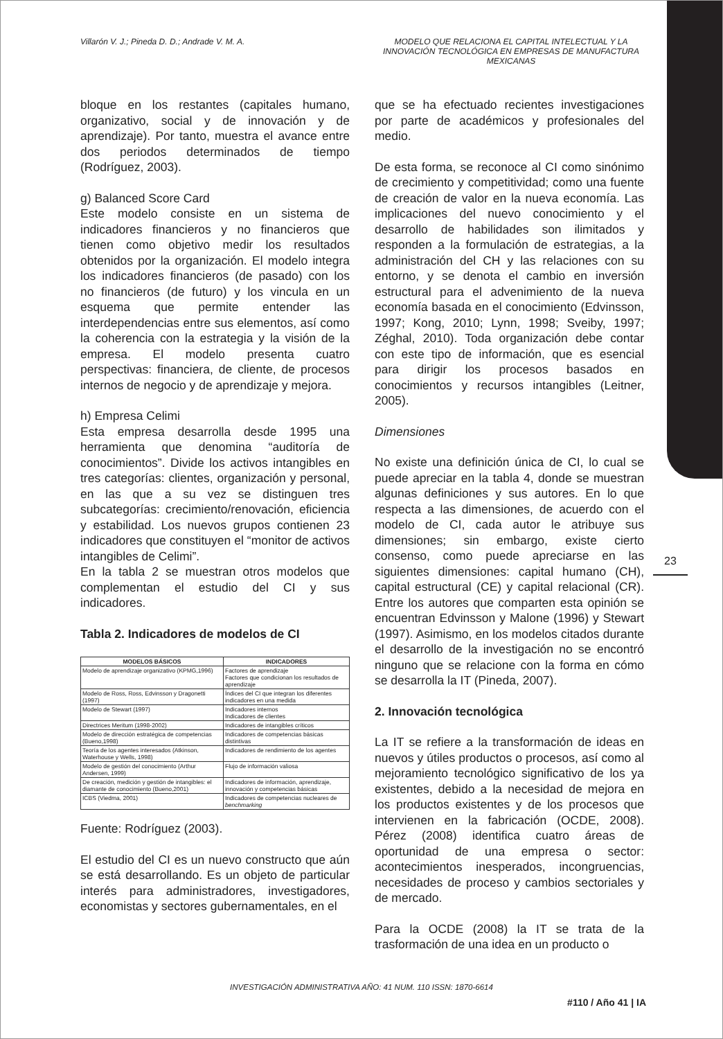Villarón V. J.; Pineda D. D.; Andrade V. M. A.
MODELO QUE RELACIONA EL CAPITAL INTELECTUAL Y LA INNOVACIÓN TECNOLÓGICA EN EMPRESAS DE MANUFACTURA MEXICANAS
23
bloque en los restantes (capitales humano, organizativo, social y de innovación y de aprendizaje). Por tanto, muestra el avance entre dos periodos determinados de tiempo (Rodríguez, 2003).
g) Balanced Score Card
Este modelo consiste en un sistema de indicadores financieros y no financieros que tienen como objetivo medir los resultados obtenidos por la organización. El modelo integra los indicadores financieros (de pasado) con los no financieros (de futuro) y los vincula en un esquema que permite entender las interdependencias entre sus elementos, así como la coherencia con la estrategia y la visión de la empresa. El modelo presenta cuatro perspectivas: financiera, de cliente, de procesos internos de negocio y de aprendizaje y mejora.
h) Empresa Celimi
Esta empresa desarrolla desde 1995 una herramienta que denomina “auditoría de conocimientos”. Divide los activos intangibles en tres categorías: clientes, organización y personal, en las que a su vez se distinguen tres subcategorías: crecimiento/renovación, eficiencia y estabilidad. Los nuevos grupos contienen 23 indicadores que constituyen el “monitor de activos intangibles de Celimi”.
En la tabla 2 se muestran otros modelos que complementan el estudio del CI y sus indicadores.
Tabla 2. Indicadores de modelos de CI
| MODELOS BÁSICOS | INDICADORES |
| --- | --- |
| Modelo de aprendizaje organizativo (KPMG,1996) | Factores de aprendizaje Factores que condicionan los resultados de aprendizaje |
| Modelo de Ross, Ross, Edvinsson y Dragonetti (1997) | Índices del CI que integran los diferentes indicadores en una medida |
| Modelo de Stewart (1997) | Indicadores internos Indicadores de clientes |
| Directrices Meritum (1998-2002) | Indicadores de intangibles críticos |
| Modelo de dirección estratégica de competencias (Bueno,1998) | Indicadores de competencias básicas distintivas |
| Teoría de los agentes interesados (Atkinson, Waterhouse y Wells, 1998) | Indicadores de rendimiento de los agentes |
| Modelo de gestión del conocimiento (Arthur Andersen, 1999) | Flujo de información valiosa |
| De creación, medición y gestión de intangibles: el diamante de conocimiento (Bueno,2001) | Indicadores de información, aprendizaje, innovación y competencias básicas |
| ICBS (Viedma, 2001) | Indicadores de competencias nucleares de benchmarking |
Fuente: Rodríguez (2003).
El estudio del CI es un nuevo constructo que aún se está desarrollando. Es un objeto de particular interés para administradores, investigadores, economistas y sectores gubernamentales, en el
que se ha efectuado recientes investigaciones por parte de académicos y profesionales del medio.
De esta forma, se reconoce al CI como sinónimo de crecimiento y competitividad; como una fuente de creación de valor en la nueva economía. Las implicaciones del nuevo conocimiento y el desarrollo de habilidades son ilimitados y responden a la formulación de estrategias, a la administración del CH y las relaciones con su entorno, y se denota el cambio en inversión estructural para el advenimiento de la nueva economía basada en el conocimiento (Edvinsson, 1997; Kong, 2010; Lynn, 1998; Sveiby, 1997; Zéghal, 2010). Toda organización debe contar con este tipo de información, que es esencial para dirigir los procesos basados en conocimientos y recursos intangibles (Leitner, 2005).
Dimensiones
No existe una definición única de CI, lo cual se puede apreciar en la tabla 4, donde se muestran algunas definiciones y sus autores. En lo que respecta a las dimensiones, de acuerdo con el modelo de CI, cada autor le atribuye sus dimensiones; sin embargo, existe cierto consenso, como puede apreciarse en las siguientes dimensiones: capital humano (CH), capital estructural (CE) y capital relacional (CR). Entre los autores que comparten esta opinión se encuentran Edvinsson y Malone (1996) y Stewart (1997). Asimismo, en los modelos citados durante el desarrollo de la investigación no se encontró ninguno que se relacione con la forma en cómo se desarrolla la IT (Pineda, 2007).
2. Innovación tecnológica
La IT se refiere a la transformación de ideas en nuevos y útiles productos o procesos, así como al mejoramiento tecnológico significativo de los ya existentes, debido a la necesidad de mejora en los productos existentes y de los procesos que intervienen en la fabricación (OCDE, 2008). Pérez (2008) identifica cuatro áreas de oportunidad de una empresa o sector: acontecimientos inesperados, incongruencias, necesidades de proceso y cambios sectoriales y de mercado.
Para la OCDE (2008) la IT se trata de la trasformación de una idea en un producto o
INVESTIGACIÓN ADMINISTRATIVA AÑO: 41 NUM. 110 ISSN: 1870-6614
#110 / Año 41 | IA